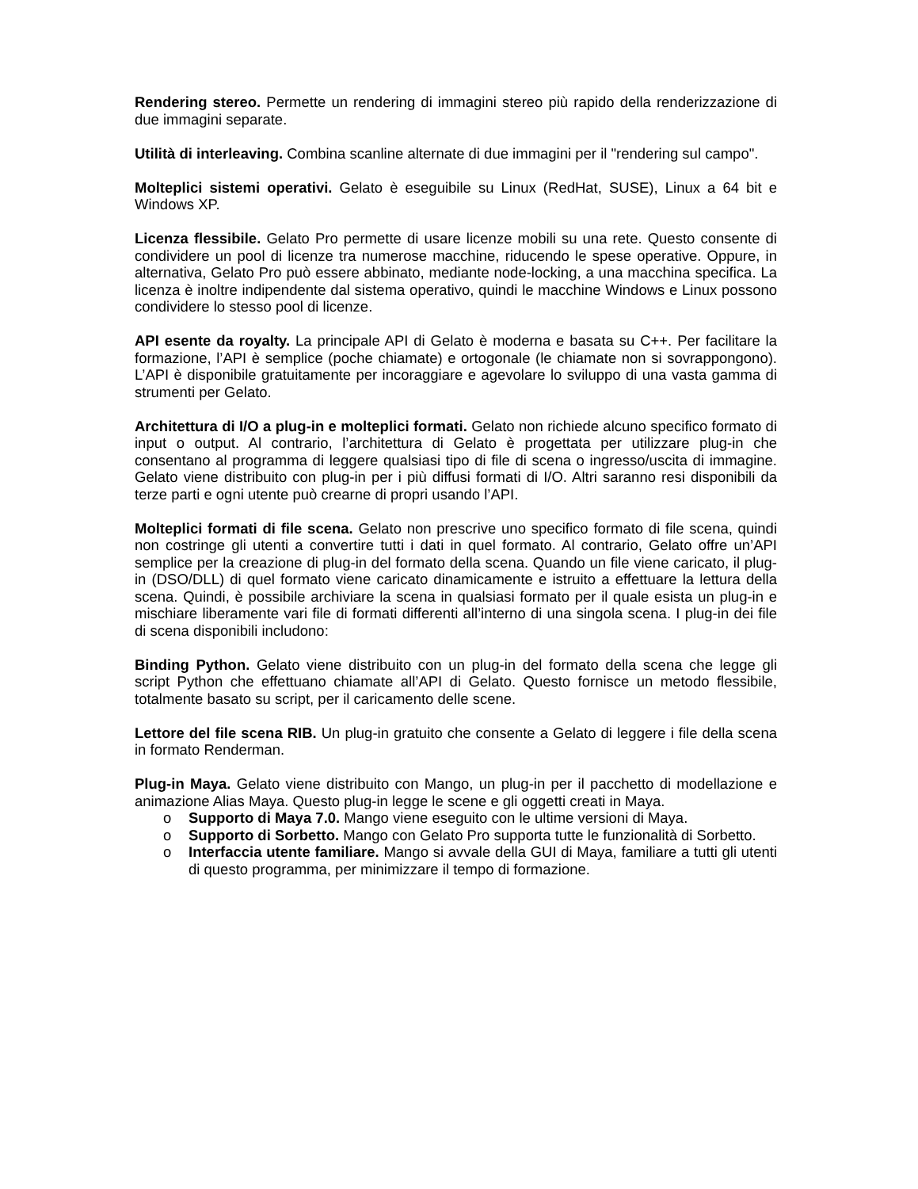Rendering stereo. Permette un rendering di immagini stereo più rapido della renderizzazione di due immagini separate.
Utilità di interleaving. Combina scanline alternate di due immagini per il "rendering sul campo".
Molteplici sistemi operativi. Gelato è eseguibile su Linux (RedHat, SUSE), Linux a 64 bit e Windows XP.
Licenza flessibile. Gelato Pro permette di usare licenze mobili su una rete. Questo consente di condividere un pool di licenze tra numerose macchine, riducendo le spese operative. Oppure, in alternativa, Gelato Pro può essere abbinato, mediante node-locking, a una macchina specifica. La licenza è inoltre indipendente dal sistema operativo, quindi le macchine Windows e Linux possono condividere lo stesso pool di licenze.
API esente da royalty. La principale API di Gelato è moderna e basata su C++. Per facilitare la formazione, l’API è semplice (poche chiamate) e ortogonale (le chiamate non si sovrappongono). L’API è disponibile gratuitamente per incoraggiare e agevolare lo sviluppo di una vasta gamma di strumenti per Gelato.
Architettura di I/O a plug-in e molteplici formati. Gelato non richiede alcuno specifico formato di input o output. Al contrario, l’architettura di Gelato è progettata per utilizzare plug-in che consentano al programma di leggere qualsiasi tipo di file di scena o ingresso/uscita di immagine. Gelato viene distribuito con plug-in per i più diffusi formati di I/O. Altri saranno resi disponibili da terze parti e ogni utente può crearne di propri usando l’API.
Molteplici formati di file scena. Gelato non prescrive uno specifico formato di file scena, quindi non costringe gli utenti a convertire tutti i dati in quel formato. Al contrario, Gelato offre un’API semplice per la creazione di plug-in del formato della scena. Quando un file viene caricato, il plug-in (DSO/DLL) di quel formato viene caricato dinamicamente e istruito a effettuare la lettura della scena. Quindi, è possibile archiviare la scena in qualsiasi formato per il quale esista un plug-in e mischiare liberamente vari file di formati differenti all’interno di una singola scena. I plug-in dei file di scena disponibili includono:
Binding Python. Gelato viene distribuito con un plug-in del formato della scena che legge gli script Python che effettuano chiamate all’API di Gelato. Questo fornisce un metodo flessibile, totalmente basato su script, per il caricamento delle scene.
Lettore del file scena RIB. Un plug-in gratuito che consente a Gelato di leggere i file della scena in formato Renderman.
Plug-in Maya. Gelato viene distribuito con Mango, un plug-in per il pacchetto di modellazione e animazione Alias Maya. Questo plug-in legge le scene e gli oggetti creati in Maya.
o Supporto di Maya 7.0. Mango viene eseguito con le ultime versioni di Maya.
o Supporto di Sorbetto. Mango con Gelato Pro supporta tutte le funzionalità di Sorbetto.
o Interfaccia utente familiare. Mango si avvale della GUI di Maya, familiare a tutti gli utenti di questo programma, per minimizzare il tempo di formazione.